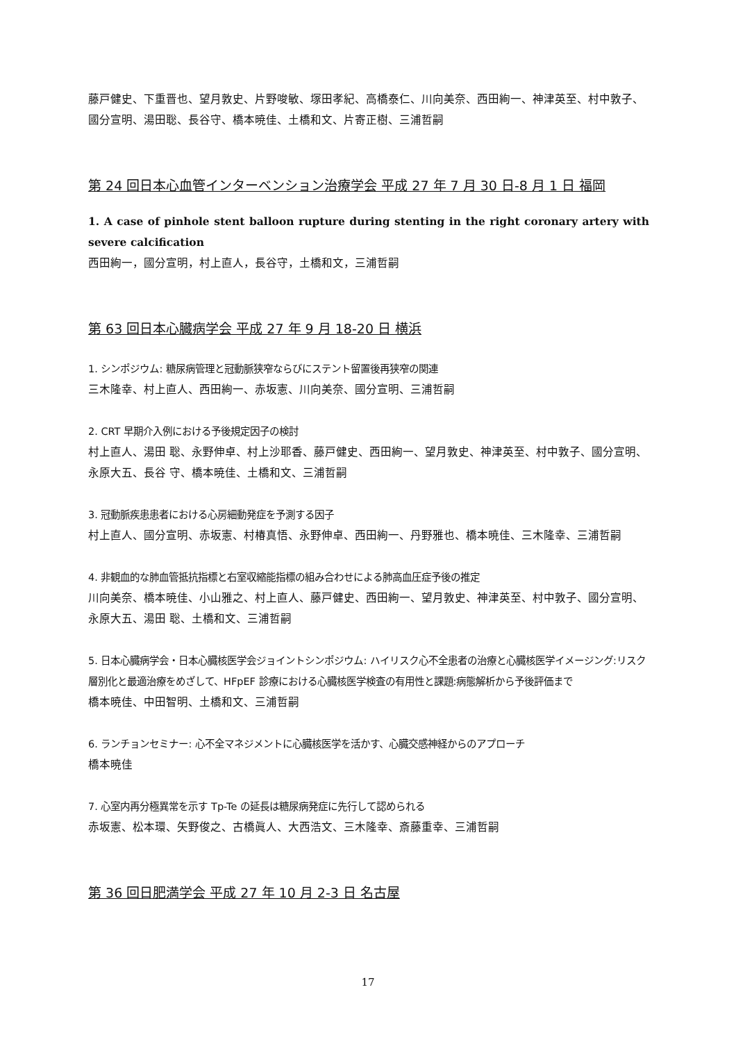藤戸健史、下重晋也、望月敦史、片野唆敏、塚田孝紀、高橋泰仁、川向美奈、西田絢一、神津英至、村中敦子、國分宣明、湯田聡、長谷守、橋本暁佳、土橋和文、片寄正樹、三浦哲嗣
第 24 回日本心血管インターベンション治療学会 平成 27 年 7 月 30 日-8 月 1 日 福岡
1. A case of pinhole stent balloon rupture during stenting in the right coronary artery with severe calcification
西田絢一，國分宣明，村上直人，長谷守，土橋和文，三浦哲嗣
第 63 回日本心臓病学会 平成 27 年 9 月 18-20 日 横浜
1. シンポジウム: 糖尿病管理と冠動脈狭窄ならびにステント留置後再狭窄の関連
三木隆幸、村上直人、西田絢一、赤坂憲、川向美奈、國分宣明、三浦哲嗣
2. CRT 早期介入例における予後規定因子の検討
村上直人、湯田 聡、永野伸卓、村上沙耶香、藤戸健史、西田絢一、望月敦史、神津英至、村中敦子、國分宣明、永原大五、長谷 守、橋本暁佳、土橋和文、三浦哲嗣
3. 冠動脈疾患患者における心房細動発症を予測する因子
村上直人、國分宣明、赤坂憲、村椿真悟、永野伸卓、西田絢一、丹野雅也、橋本暁佳、三木隆幸、三浦哲嗣
4. 非観血的な肺血管抵抗指標と右室収縮能指標の組み合わせによる肺高血圧症予後の推定
川向美奈、橋本暁佳、小山雅之、村上直人、藤戸健史、西田絢一、望月敦史、神津英至、村中敦子、國分宣明、永原大五、湯田 聡、土橋和文、三浦哲嗣
5. 日本心臓病学会・日本心臓核医学会ジョイントシンポジウム: ハイリスク心不全患者の治療と心臓核医学イメージング:リスク層別化と最適治療をめざして、HFpEF 診療における心臓核医学検査の有用性と課題:病態解析から予後評価まで
橋本暁佳、中田智明、土橋和文、三浦哲嗣
6. ランチョンセミナー: 心不全マネジメントに心臓核医学を活かす、心臓交感神経からのアプローチ
橋本暁佳
7. 心室内再分極異常を示す Tp-Te の延長は糖尿病発症に先行して認められる
赤坂憲、松本環、矢野俊之、古橋眞人、大西浩文、三木隆幸、斎藤重幸、三浦哲嗣
第 36 回日肥満学会 平成 27 年 10 月 2-3 日 名古屋
17